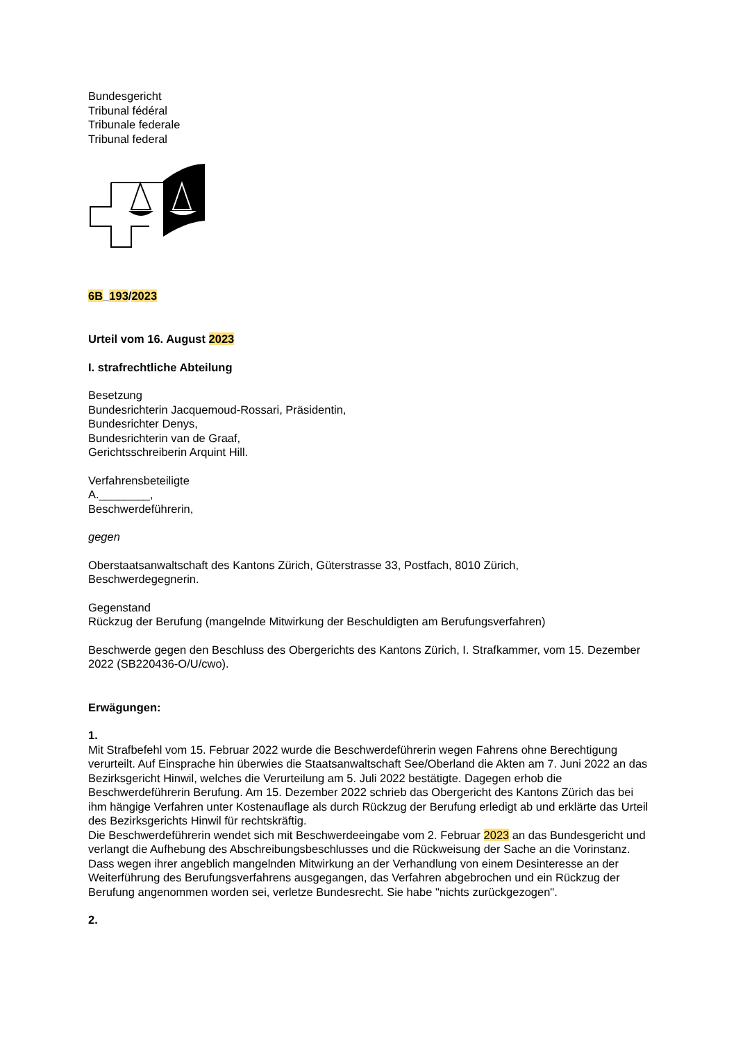Bundesgericht
Tribunal fédéral
Tribunale federale
Tribunal federal
6B_193/2023
Urteil vom 16. August 2023
I. strafrechtliche Abteilung
Besetzung
Bundesrichterin Jacquemoud-Rossari, Präsidentin,
Bundesrichter Denys,
Bundesrichterin van de Graaf,
Gerichtsschreiberin Arquint Hill.
Verfahrensbeteiligte
A.________,
Beschwerdeführerin,
gegen
Oberstaatsanwaltschaft des Kantons Zürich, Güterstrasse 33, Postfach, 8010 Zürich,
Beschwerdegegnerin.
Gegenstand
Rückzug der Berufung (mangelnde Mitwirkung der Beschuldigten am Berufungsverfahren)
Beschwerde gegen den Beschluss des Obergerichts des Kantons Zürich, I. Strafkammer, vom 15. Dezember 2022 (SB220436-O/U/cwo).
Erwägungen:
1.
Mit Strafbefehl vom 15. Februar 2022 wurde die Beschwerdeführerin wegen Fahrens ohne Berechtigung verurteilt. Auf Einsprache hin überwies die Staatsanwaltschaft See/Oberland die Akten am 7. Juni 2022 an das Bezirksgericht Hinwil, welches die Verurteilung am 5. Juli 2022 bestätigte. Dagegen erhob die Beschwerdeführerin Berufung. Am 15. Dezember 2022 schrieb das Obergericht des Kantons Zürich das bei ihm hängige Verfahren unter Kostenauflage als durch Rückzug der Berufung erledigt ab und erklärte das Urteil des Bezirksgerichts Hinwil für rechtskräftig.
Die Beschwerdeführerin wendet sich mit Beschwerdeeingabe vom 2. Februar 2023 an das Bundesgericht und verlangt die Aufhebung des Abschreibungsbeschlusses und die Rückweisung der Sache an die Vorinstanz. Dass wegen ihrer angeblich mangelnden Mitwirkung an der Verhandlung von einem Desinteresse an der Weiterführung des Berufungsverfahrens ausgegangen, das Verfahren abgebrochen und ein Rückzug der Berufung angenommen worden sei, verletze Bundesrecht. Sie habe "nichts zurückgezogen".
2.